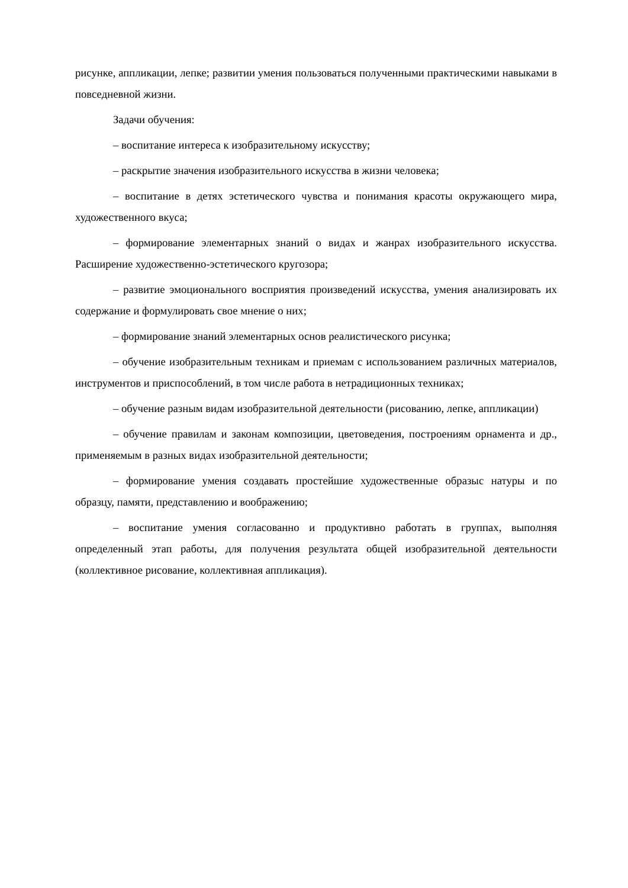рисунке, аппликации, лепке; развитии умения пользоваться полученными практическими навыками в повседневной жизни.
Задачи обучения:
– воспитание интереса к изобразительному искусству;
– раскрытие значения изобразительного искусства в жизни человека;
– воспитание в детях эстетического чувства и понимания красоты окружающего мира, художественного вкуса;
– формирование элементарных знаний о видах и жанрах изобразительного искусства. Расширение художественно-эстетического кругозора;
– развитие эмоционального восприятия произведений искусства, умения анализировать их содержание и формулировать свое мнение о них;
– формирование знаний элементарных основ реалистического рисунка;
– обучение изобразительным техникам и приемам с использованием различных материалов, инструментов и приспособлений, в том числе работа в нетрадиционных техниках;
– обучение разным видам изобразительной деятельности (рисованию, лепке, аппликации)
– обучение правилам и законам композиции, цветоведения, построениям орнамента и др., применяемым в разных видах изобразительной деятельности;
– формирование умения создавать простейшие художественные образыс натуры и по образцу, памяти, представлению и воображению;
– воспитание умения согласованно и продуктивно работать в группах, выполняя определенный этап работы, для получения результата общей изобразительной деятельности (коллективное рисование, коллективная аппликация).